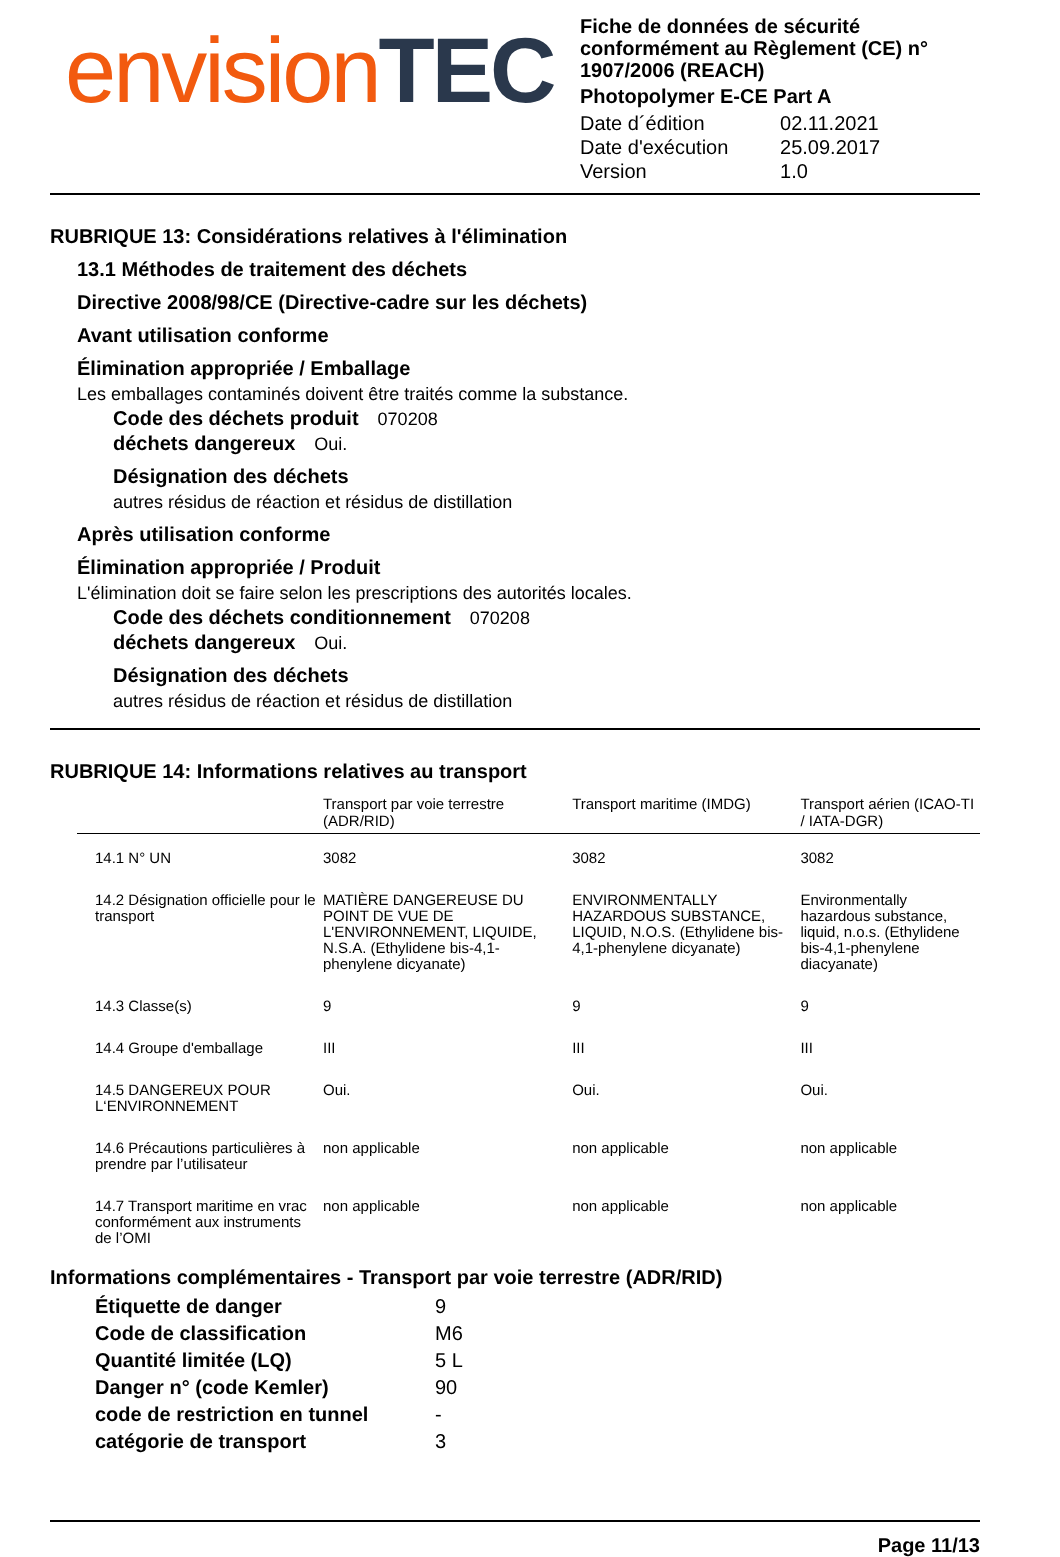envision TEC
Fiche de données de sécurité conformément au Règlement (CE) n° 1907/2006 (REACH)
Photopolymer E-CE Part A
| Date d´édition | 02.11.2021 |
| Date d'exécution | 25.09.2017 |
| Version | 1.0 |
RUBRIQUE 13: Considérations relatives à l'élimination
13.1 Méthodes de traitement des déchets
Directive 2008/98/CE (Directive-cadre sur les déchets)
Avant utilisation conforme
Élimination appropriée / Emballage
Les emballages contaminés doivent être traités comme la substance.
Code des déchets produit 070208
déchets dangereux Oui.
Désignation des déchets
autres résidus de réaction et résidus de distillation
Après utilisation conforme
Élimination appropriée / Produit
L'élimination doit se faire selon les prescriptions des autorités locales.
Code des déchets conditionnement 070208
déchets dangereux Oui.
Désignation des déchets
autres résidus de réaction et résidus de distillation
RUBRIQUE 14: Informations relatives au transport
| | Transport par voie terrestre (ADR/RID) | Transport maritime (IMDG) | Transport aérien (ICAO-TI / IATA-DGR) |
| --- | --- | --- | --- |
| 14.1 N° UN | 3082 | 3082 | 3082 |
| 14.2 Désignation officielle pour le transport | MATIÈRE DANGEREUSE DU POINT DE VUE DE L'ENVIRONNEMENT, LIQUIDE, N.S.A. (Ethylidene bis-4,1-phenylene dicyanate) | ENVIRONMENTALLY HAZARDOUS SUBSTANCE, LIQUID, N.O.S. (Ethylidene bis-4,1-phenylene dicyanate) | Environmentally hazardous substance, liquid, n.o.s. (Ethylidene bis-4,1-phenylene diacyanate) |
| 14.3 Classe(s) | 9 | 9 | 9 |
| 14.4 Groupe d'emballage | III | III | III |
| 14.5 DANGEREUX POUR L‘ENVIRONNEMENT | Oui. | Oui. | Oui. |
| 14.6 Précautions particulières à prendre par l’utilisateur | non applicable | non applicable | non applicable |
| 14.7 Transport maritime en vrac conformément aux instruments de l’OMI | non applicable | non applicable | non applicable |
Informations complémentaires - Transport par voie terrestre (ADR/RID)
| Étiquette de danger | 9 |
| Code de classification | M6 |
| Quantité limitée (LQ) | 5 L |
| Danger n° (code Kemler) | 90 |
| code de restriction en tunnel | - |
| catégorie de transport | 3 |
Page 11/13